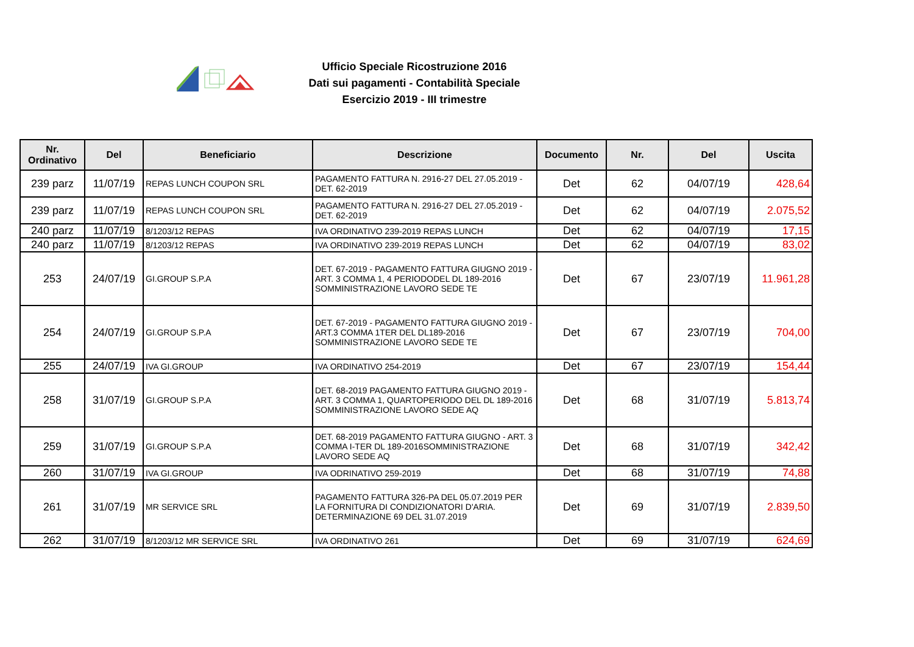Ufficio Speciale Ricostruzione 2016
Dati sui pagamenti - Contabilità Speciale
Esercizio 2019 - III trimestre
| Nr. Ordinativo | Del | Beneficiario | Descrizione | Documento | Nr. | Del | Uscita |
| --- | --- | --- | --- | --- | --- | --- | --- |
| 239 parz | 11/07/19 | REPAS LUNCH COUPON SRL | PAGAMENTO FATTURA N. 2916-27 DEL 27.05.2019 - DET. 62-2019 | Det | 62 | 04/07/19 | 428,64 |
| 239 parz | 11/07/19 | REPAS LUNCH COUPON SRL | PAGAMENTO FATTURA N. 2916-27 DEL 27.05.2019 - DET. 62-2019 | Det | 62 | 04/07/19 | 2.075,52 |
| 240 parz | 11/07/19 | 8/1203/12 REPAS | IVA ORDINATIVO 239-2019 REPAS LUNCH | Det | 62 | 04/07/19 | 17,15 |
| 240 parz | 11/07/19 | 8/1203/12 REPAS | IVA ORDINATIVO 239-2019 REPAS LUNCH | Det | 62 | 04/07/19 | 83,02 |
| 253 | 24/07/19 | GI.GROUP S.P.A | DET. 67-2019 - PAGAMENTO FATTURA GIUGNO 2019 - ART. 3 COMMA 1, 4 PERIODODEL DL 189-2016 SOMMINISTRAZIONE LAVORO SEDE TE | Det | 67 | 23/07/19 | 11.961,28 |
| 254 | 24/07/19 | GI.GROUP S.P.A | DET. 67-2019 - PAGAMENTO FATTURA GIUGNO 2019 - ART.3 COMMA 1TER DEL DL189-2016 SOMMINISTRAZIONE LAVORO SEDE TE | Det | 67 | 23/07/19 | 704,00 |
| 255 | 24/07/19 | IVA GI.GROUP | IVA ORDINATIVO 254-2019 | Det | 67 | 23/07/19 | 154,44 |
| 258 | 31/07/19 | GI.GROUP S.P.A | DET. 68-2019 PAGAMENTO FATTURA GIUGNO 2019 - ART. 3 COMMA 1, QUARTOPERIODO DEL DL 189-2016 SOMMINISTRAZIONE LAVORO SEDE AQ | Det | 68 | 31/07/19 | 5.813,74 |
| 259 | 31/07/19 | GI.GROUP S.P.A | DET. 68-2019 PAGAMENTO FATTURA GIUGNO - ART. 3 COMMA I-TER DL 189-2016SOMMINISTRAZIONE LAVORO SEDE AQ | Det | 68 | 31/07/19 | 342,42 |
| 260 | 31/07/19 | IVA GI.GROUP | IVA ODRINATIVO 259-2019 | Det | 68 | 31/07/19 | 74,88 |
| 261 | 31/07/19 | MR SERVICE SRL | PAGAMENTO FATTURA 326-PA DEL 05.07.2019 PER LA FORNITURA DI CONDIZIONATORI D'ARIA. DETERMINAZIONE 69 DEL 31.07.2019 | Det | 69 | 31/07/19 | 2.839,50 |
| 262 | 31/07/19 | 8/1203/12 MR SERVICE SRL | IVA ORDINATIVO 261 | Det | 69 | 31/07/19 | 624,69 |